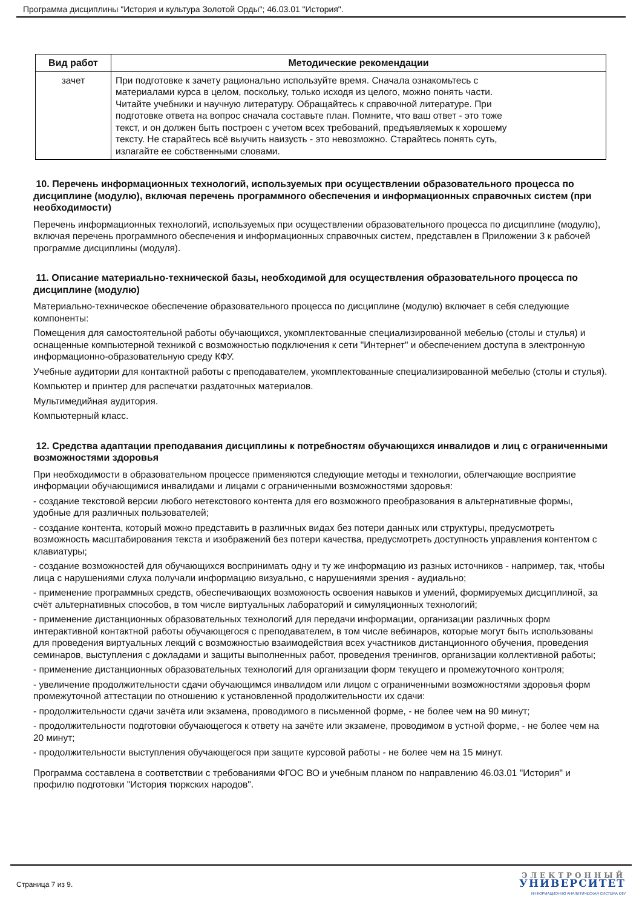Программа дисциплины "История и культура Золотой Орды"; 46.03.01 "История".
| Вид работ | Методические рекомендации |
| --- | --- |
| зачет | При подготовке к зачету рационально используйте время. Сначала ознакомьтесь с материалами курса в целом, поскольку, только исходя из целого, можно понять части. Читайте учебники и научную литературу. Обращайтесь к справочной литературе. При подготовке ответа на вопрос сначала составьте план. Помните, что ваш ответ - это тоже текст, и он должен быть построен с учетом всех требований, предъявляемых к хорошему тексту. Не старайтесь всё выучить наизусть - это невозможно. Старайтесь понять суть, излагайте ее собственными словами. |
10. Перечень информационных технологий, используемых при осуществлении образовательного процесса по дисциплине (модулю), включая перечень программного обеспечения и информационных справочных систем (при необходимости)
Перечень информационных технологий, используемых при осуществлении образовательного процесса по дисциплине (модулю), включая перечень программного обеспечения и информационных справочных систем, представлен в Приложении 3 к рабочей программе дисциплины (модуля).
11. Описание материально-технической базы, необходимой для осуществления образовательного процесса по дисциплине (модулю)
Материально-техническое обеспечение образовательного процесса по дисциплине (модулю) включает в себя следующие компоненты:
Помещения для самостоятельной работы обучающихся, укомплектованные специализированной мебелью (столы и стулья) и оснащенные компьютерной техникой с возможностью подключения к сети "Интернет" и обеспечением доступа в электронную информационно-образовательную среду КФУ.
Учебные аудитории для контактной работы с преподавателем, укомплектованные специализированной мебелью (столы и стулья).
Компьютер и принтер для распечатки раздаточных материалов.
Мультимедийная аудитория.
Компьютерный класс.
12. Средства адаптации преподавания дисциплины к потребностям обучающихся инвалидов и лиц с ограниченными возможностями здоровья
При необходимости в образовательном процессе применяются следующие методы и технологии, облегчающие восприятие информации обучающимися инвалидами и лицами с ограниченными возможностями здоровья:
- создание текстовой версии любого нетекстового контента для его возможного преобразования в альтернативные формы, удобные для различных пользователей;
- создание контента, который можно представить в различных видах без потери данных или структуры, предусмотреть возможность масштабирования текста и изображений без потери качества, предусмотреть доступность управления контентом с клавиатуры;
- создание возможностей для обучающихся воспринимать одну и ту же информацию из разных источников - например, так, чтобы лица с нарушениями слуха получали информацию визуально, с нарушениями зрения - аудиально;
- применение программных средств, обеспечивающих возможность освоения навыков и умений, формируемых дисциплиной, за счёт альтернативных способов, в том числе виртуальных лабораторий и симуляционных технологий;
- применение дистанционных образовательных технологий для передачи информации, организации различных форм интерактивной контактной работы обучающегося с преподавателем, в том числе вебинаров, которые могут быть использованы для проведения виртуальных лекций с возможностью взаимодействия всех участников дистанционного обучения, проведения семинаров, выступления с докладами и защиты выполненных работ, проведения тренингов, организации коллективной работы;
- применение дистанционных образовательных технологий для организации форм текущего и промежуточного контроля;
- увеличение продолжительности сдачи обучающимся инвалидом или лицом с ограниченными возможностями здоровья форм промежуточной аттестации по отношению к установленной продолжительности их сдачи:
- продолжительности сдачи зачёта или экзамена, проводимого в письменной форме, - не более чем на 90 минут;
- продолжительности подготовки обучающегося к ответу на зачёте или экзамене, проводимом в устной форме, - не более чем на 20 минут;
- продолжительности выступления обучающегося при защите курсовой работы - не более чем на 15 минут.
Программа составлена в соответствии с требованиями ФГОС ВО и учебным планом по направлению 46.03.01 "История" и профилю подготовки "История тюркских народов".
Страница 7 из 9.
ЭЛЕКТРОННЫЙ
УНИВЕРСИТЕТ
ИНФОРМАЦИОННО АНАЛИТИЧЕСКАЯ СИСТЕМА КФУ